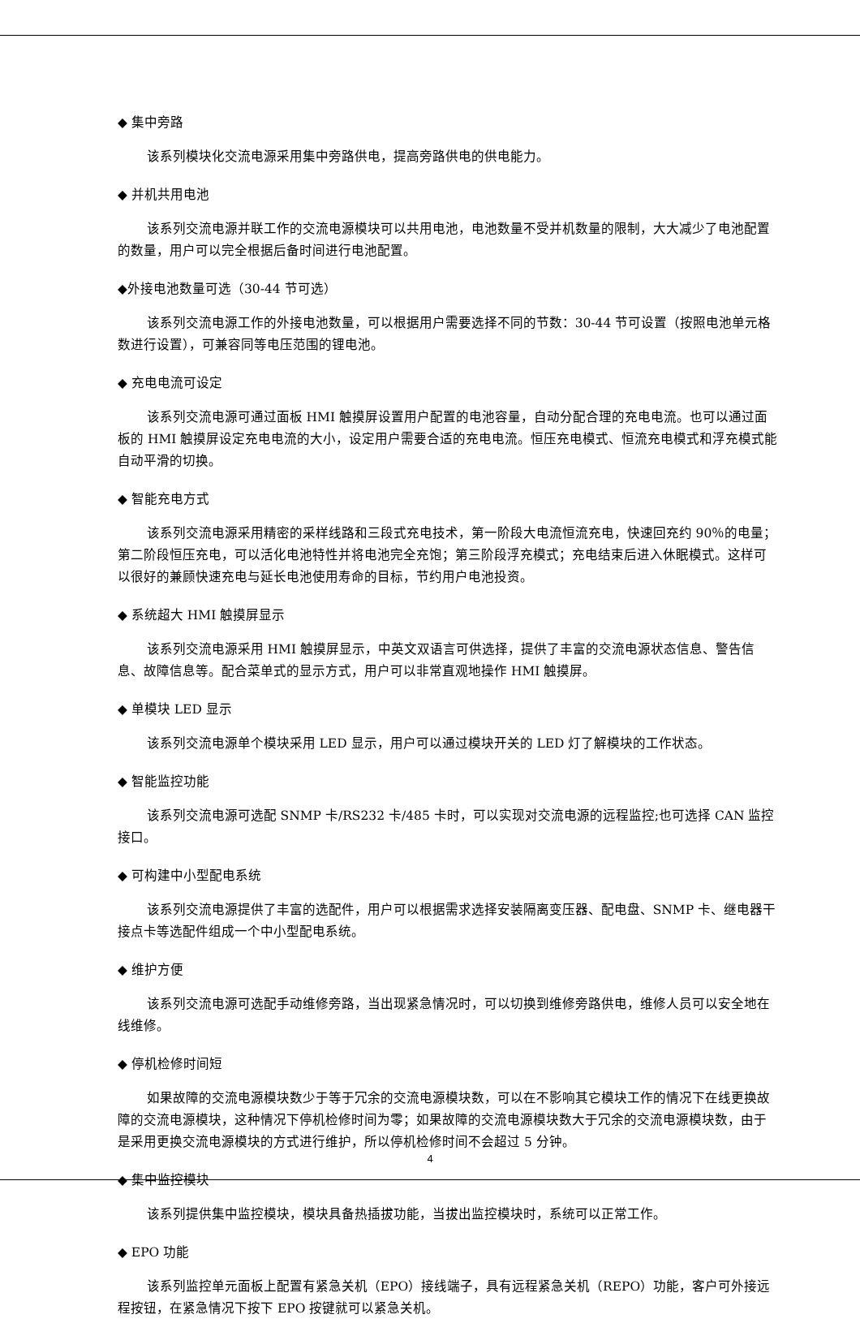◆ 集中旁路
该系列模块化交流电源采用集中旁路供电，提高旁路供电的供电能力。
◆ 并机共用电池
该系列交流电源并联工作的交流电源模块可以共用电池，电池数量不受并机数量的限制，大大减少了电池配置的数量，用户可以完全根据后备时间进行电池配置。
◆外接电池数量可选（30-44 节可选）
该系列交流电源工作的外接电池数量，可以根据用户需要选择不同的节数：30-44 节可设置（按照电池单元格数进行设置），可兼容同等电压范围的锂电池。
◆ 充电电流可设定
该系列交流电源可通过面板 HMI 触摸屏设置用户配置的电池容量，自动分配合理的充电电流。也可以通过面板的 HMI 触摸屏设定充电电流的大小，设定用户需要合适的充电电流。恒压充电模式、恒流充电模式和浮充模式能自动平滑的切换。
◆ 智能充电方式
该系列交流电源采用精密的采样线路和三段式充电技术，第一阶段大电流恒流充电，快速回充约 90％的电量；第二阶段恒压充电，可以活化电池特性并将电池完全充饱；第三阶段浮充模式；充电结束后进入休眠模式。这样可以很好的兼顾快速充电与延长电池使用寿命的目标，节约用户电池投资。
◆ 系统超大 HMI 触摸屏显示
该系列交流电源采用 HMI 触摸屏显示，中英文双语言可供选择，提供了丰富的交流电源状态信息、警告信息、故障信息等。配合菜单式的显示方式，用户可以非常直观地操作 HMI 触摸屏。
◆ 单模块 LED 显示
该系列交流电源单个模块采用 LED 显示，用户可以通过模块开关的 LED 灯了解模块的工作状态。
◆ 智能监控功能
该系列交流电源可选配 SNMP 卡/RS232 卡/485 卡时，可以实现对交流电源的远程监控;也可选择 CAN 监控接口。
◆ 可构建中小型配电系统
该系列交流电源提供了丰富的选配件，用户可以根据需求选择安装隔离变压器、配电盘、SNMP 卡、继电器干接点卡等选配件组成一个中小型配电系统。
◆ 维护方便
该系列交流电源可选配手动维修旁路，当出现紧急情况时，可以切换到维修旁路供电，维修人员可以安全地在线维修。
◆ 停机检修时间短
如果故障的交流电源模块数少于等于冗余的交流电源模块数，可以在不影响其它模块工作的情况下在线更换故障的交流电源模块，这种情况下停机检修时间为零；如果故障的交流电源模块数大于冗余的交流电源模块数，由于是采用更换交流电源模块的方式进行维护，所以停机检修时间不会超过 5 分钟。
◆ 集中监控模块
该系列提供集中监控模块，模块具备热插拔功能，当拔出监控模块时，系统可以正常工作。
◆ EPO 功能
该系列监控单元面板上配置有紧急关机（EPO）接线端子，具有远程紧急关机（REPO）功能，客户可外接远程按钮，在紧急情况下按下 EPO 按键就可以紧急关机。
4